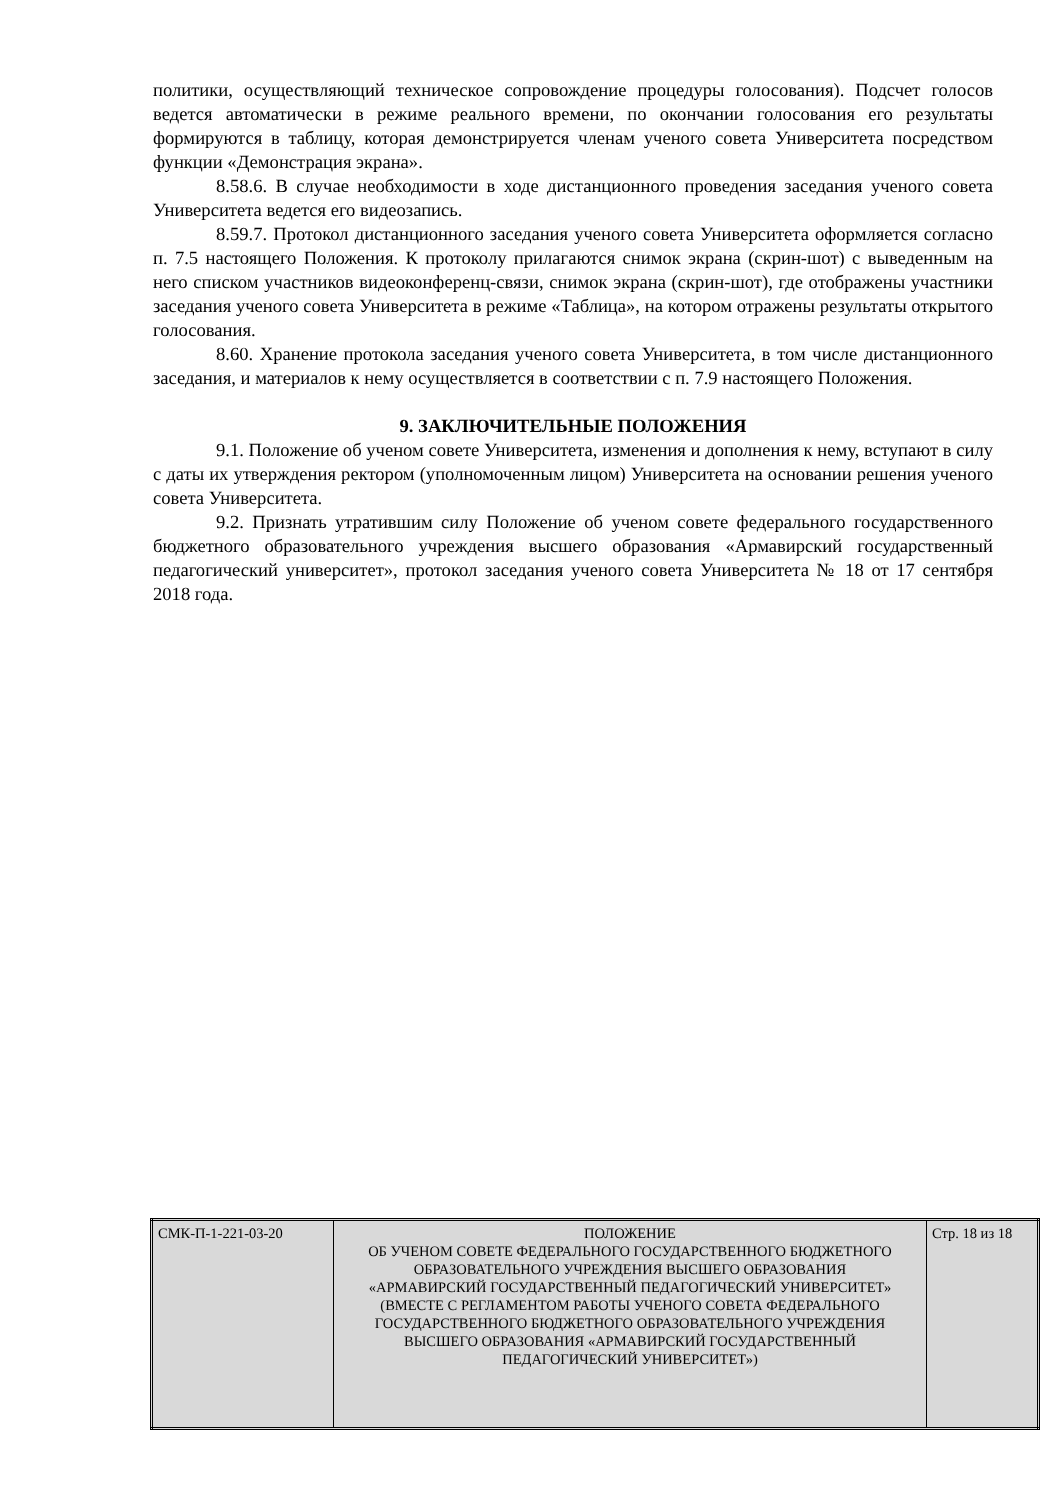политики, осуществляющий техническое сопровождение процедуры голосования). Подсчет голосов ведется автоматически в режиме реального времени, по окончании голосования его результаты формируются в таблицу, которая демонстрируется членам ученого совета Университета посредством функции «Демонстрация экрана».
8.58.6. В случае необходимости в ходе дистанционного проведения заседания ученого совета Университета ведется его видеозапись.
8.59.7. Протокол дистанционного заседания ученого совета Университета оформляется согласно п. 7.5 настоящего Положения. К протоколу прилагаются снимок экрана (скрин-шот) с выведенным на него списком участников видеоконференц-связи, снимок экрана (скрин-шот), где отображены участники заседания ученого совета Университета в режиме «Таблица», на котором отражены результаты открытого голосования.
8.60. Хранение протокола заседания ученого совета Университета, в том числе дистанционного заседания, и материалов к нему осуществляется в соответствии с п. 7.9 настоящего Положения.
9. ЗАКЛЮЧИТЕЛЬНЫЕ ПОЛОЖЕНИЯ
9.1. Положение об ученом совете Университета, изменения и дополнения к нему, вступают в силу с даты их утверждения ректором (уполномоченным лицом) Университета на основании решения ученого совета Университета.
9.2. Признать утратившим силу Положение об ученом совете федерального государственного бюджетного образовательного учреждения высшего образования «Армавирский государственный педагогический университет», протокол заседания ученого совета Университета № 18 от 17 сентября 2018 года.
| СМК-П-1-221-03-20 | ПОЛОЖЕНИЕ ОБ УЧЕНОМ СОВЕТЕ ФЕДЕРАЛЬНОГО ГОСУДАРСТВЕННОГО БЮДЖЕТНОГО ОБРАЗОВАТЕЛЬНОГО УЧРЕЖДЕНИЯ ВЫСШЕГО ОБРАЗОВАНИЯ «АРМАВИРСКИЙ ГОСУДАРСТВЕННЫЙ ПЕДАГОГИЧЕСКИЙ УНИВЕРСИТЕТ» (ВМЕСТЕ С РЕГЛАМЕНТОМ РАБОТЫ УЧЕНОГО СОВЕТА ФЕДЕРАЛЬНОГО ГОСУДАРСТВЕННОГО БЮДЖЕТНОГО ОБРАЗОВАТЕЛЬНОГО УЧРЕЖДЕНИЯ ВЫСШЕГО ОБРАЗОВАНИЯ «АРМАВИРСКИЙ ГОСУДАРСТВЕННЫЙ ПЕДАГОГИЧЕСКИЙ УНИВЕРСИТЕТ») | Стр. 18 из 18 |